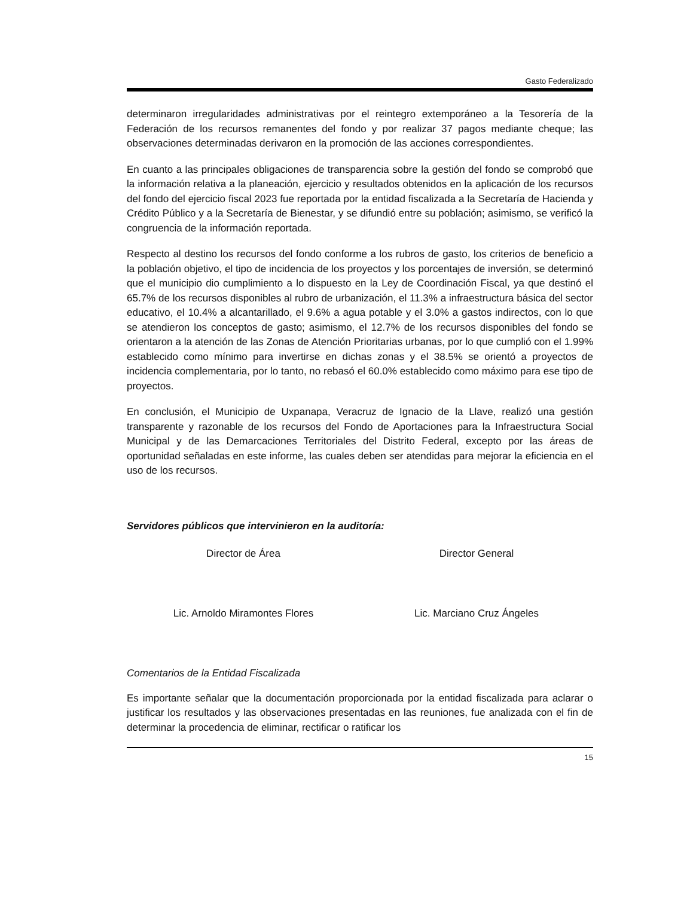Gasto Federalizado
determinaron irregularidades administrativas por el reintegro extemporáneo a la Tesorería de la Federación de los recursos remanentes del fondo y por realizar 37 pagos mediante cheque; las observaciones determinadas derivaron en la promoción de las acciones correspondientes.
En cuanto a las principales obligaciones de transparencia sobre la gestión del fondo se comprobó que la información relativa a la planeación, ejercicio y resultados obtenidos en la aplicación de los recursos del fondo del ejercicio fiscal 2023 fue reportada por la entidad fiscalizada a la Secretaría de Hacienda y Crédito Público y a la Secretaría de Bienestar, y se difundió entre su población; asimismo, se verificó la congruencia de la información reportada.
Respecto al destino los recursos del fondo conforme a los rubros de gasto, los criterios de beneficio a la población objetivo, el tipo de incidencia de los proyectos y los porcentajes de inversión, se determinó que el municipio dio cumplimiento a lo dispuesto en la Ley de Coordinación Fiscal, ya que destinó el 65.7% de los recursos disponibles al rubro de urbanización, el 11.3% a infraestructura básica del sector educativo, el 10.4% a alcantarillado, el 9.6% a agua potable y el 3.0% a gastos indirectos, con lo que se atendieron los conceptos de gasto; asimismo, el 12.7% de los recursos disponibles del fondo se orientaron a la atención de las Zonas de Atención Prioritarias urbanas, por lo que cumplió con el 1.99% establecido como mínimo para invertirse en dichas zonas y el 38.5% se orientó a proyectos de incidencia complementaria, por lo tanto, no rebasó el 60.0% establecido como máximo para ese tipo de proyectos.
En conclusión, el Municipio de Uxpanapa, Veracruz de Ignacio de la Llave, realizó una gestión transparente y razonable de los recursos del Fondo de Aportaciones para la Infraestructura Social Municipal y de las Demarcaciones Territoriales del Distrito Federal, excepto por las áreas de oportunidad señaladas en este informe, las cuales deben ser atendidas para mejorar la eficiencia en el uso de los recursos.
Servidores públicos que intervinieron en la auditoría:
Director de Área Director General
Lic. Arnoldo Miramontes Flores Lic. Marciano Cruz Ángeles
Comentarios de la Entidad Fiscalizada
Es importante señalar que la documentación proporcionada por la entidad fiscalizada para aclarar o justificar los resultados y las observaciones presentadas en las reuniones, fue analizada con el fin de determinar la procedencia de eliminar, rectificar o ratificar los
15